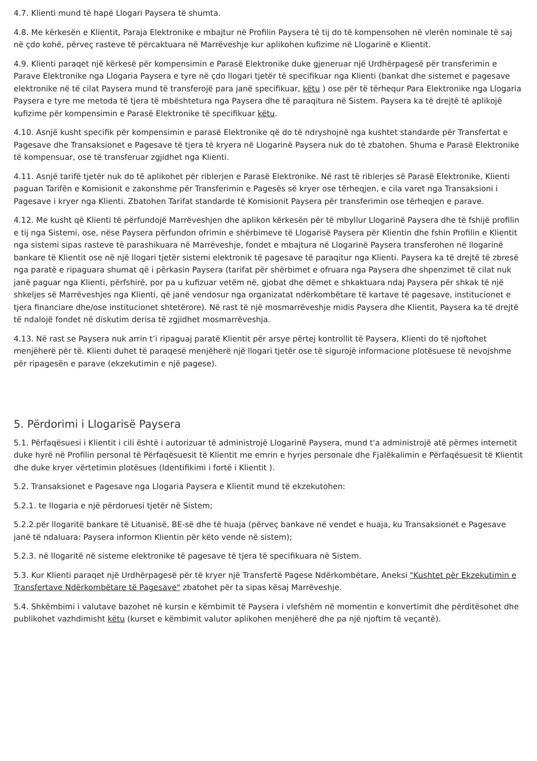4.7. Klienti mund të hapë Llogari Paysera të shumta.
4.8. Me kërkesën e Klientit, Paraja Elektronike e mbajtur në Profilin Paysera të tij do të kompensohen në vlerën nominale të saj në çdo kohë, përveç rasteve të përcaktuara në Marrëveshje kur aplikohen kufizime në Llogarinë e Klientit.
4.9. Klienti paraqet një kërkesë për kompensimin e Parasë Elektronike duke gjeneruar një Urdhërpagesë për transferimin e Parave Elektronike nga Llogaria Paysera e tyre në çdo llogari tjetër të specifikuar nga Klienti (bankat dhe sistemet e pagesave elektronike në të cilat Paysera mund të transferojë para janë specifikuar, këtu ) ose për të tërhequr Para Elektronike nga Llogaria Paysera e tyre me metoda të tjera të mbështetura nga Paysera dhe të paraqitura në Sistem. Paysera ka të drejtë të aplikojë kufizime për kompensimin e Parasë Elektronike të specifikuar këtu.
4.10. Asnjë kusht specifik për kompensimin e parasë Elektronike që do të ndryshojnë nga kushtet standarde për Transfertat e Pagesave dhe Transaksionet e Pagesave të tjera të kryera në Llogarinë Paysera nuk do të zbatohen. Shuma e Parasë Elektronike të kompensuar, ose të transferuar zgjidhet nga Klienti.
4.11. Asnjë tarifë tjetër nuk do të aplikohet për riblerjen e Parasë Elektronike. Në rast të riblerjes së Parasë Elektronike, Klienti paguan Tarifën e Komisionit e zakonshme për Transferimin e Pagesës së kryer ose tërheqjen, e cila varet nga Transaksioni i Pagesave i kryer nga Klienti. Zbatohen Tarifat standarde të Komisionit Paysera për transferimin ose tërheqjen e parave.
4.12. Me kusht që Klienti të përfundojë Marrëveshjen dhe aplikon kërkesën për të mbyllur Llogarinë Paysera dhe të fshijë profilin e tij nga Sistemi, ose, nëse Paysera përfundon ofrimin e shërbimeve të Llogarisë Paysera për Klientin dhe fshin Profilin e Klientit nga sistemi sipas rasteve të parashikuara në Marrëveshje, fondet e mbajtura në Llogarinë Paysera transferohen në llogarinë bankare të Klientit ose në një llogari tjetër sistemi elektronik të pagesave të paraqitur nga Klienti. Paysera ka të drejtë të zbresë nga paratë e ripaguara shumat që i përkasin Paysera (tarifat për shërbimet e ofruara nga Paysera dhe shpenzimet të cilat nuk janë paguar nga Klienti, përfshirë, por pa u kufizuar vetëm në, gjobat dhe dëmet e shkaktuara ndaj Paysera për shkak të një shkeljes së Marrëveshjes nga Klienti, që janë vendosur nga organizatat ndërkombëtare të kartave të pagesave, institucionet e tjera financiare dhe/ose institucionet shtetërore). Në rast të një mosmarrëveshje midis Paysera dhe Klientit, Paysera ka të drejtë të ndalojë fondet në diskutim derisa të zgjidhet mosmarrëveshja.
4.13. Në rast se Paysera nuk arrin t’i ripaguaj paratë Klientit për arsye përtej kontrollit të Paysera, Klienti do të njoftohet menjëherë për të. Klienti duhet të paraqesë menjëherë një llogari tjetër ose të sigurojë informacione plotësuese të nevojshme për ripagesën e parave (ekzekutimin e një pagese).
5. Përdorimi i Llogarisë Paysera
5.1. Përfaqësuesi i Klientit i cili është i autorizuar të administrojë Llogarinë Paysera, mund t'a administrojë atë përmes internetit duke hyrë në Profilin personal të Përfaqësuesit të Klientit me emrin e hyrjes personale dhe Fjalëkalimin e Përfaqësuesit të Klientit dhe duke kryer vërtetimin plotësues (Identifikimi i fortë i Klientit ).
5.2. Transaksionet e Pagesave nga Llogaria Paysera e Klientit mund të ekzekutohen:
5.2.1. te llogaria e një përdoruesi tjetër në Sistem;
5.2.2.për llogaritë bankare të Lituanisë, BE-së dhe të huaja (përveç bankave në vendet e huaja, ku Transaksionet e Pagesave janë të ndaluara: Paysera informon Klientin për këto vende në sistem);
5.2.3. në llogaritë në sisteme elektronike të pagesave të tjera të specifikuara në Sistem.
5.3. Kur Klienti paraqet një Urdhërpagesë për të kryer një Transfertë Pagese Ndërkombëtare, Aneksi "Kushtet për Ekzekutimin e Transfertave Ndërkombëtare të Pagesave" zbatohet për ta sipas kësaj Marrëveshje.
5.4. Shkëmbimi i valutave bazohet në kursin e këmbimit të Paysera i vlefshëm në momentin e konvertimit dhe përditësohet dhe publikohet vazhdimisht këtu (kurset e këmbimit valutor aplikohen menjëherë dhe pa një njoftim të veçantë).